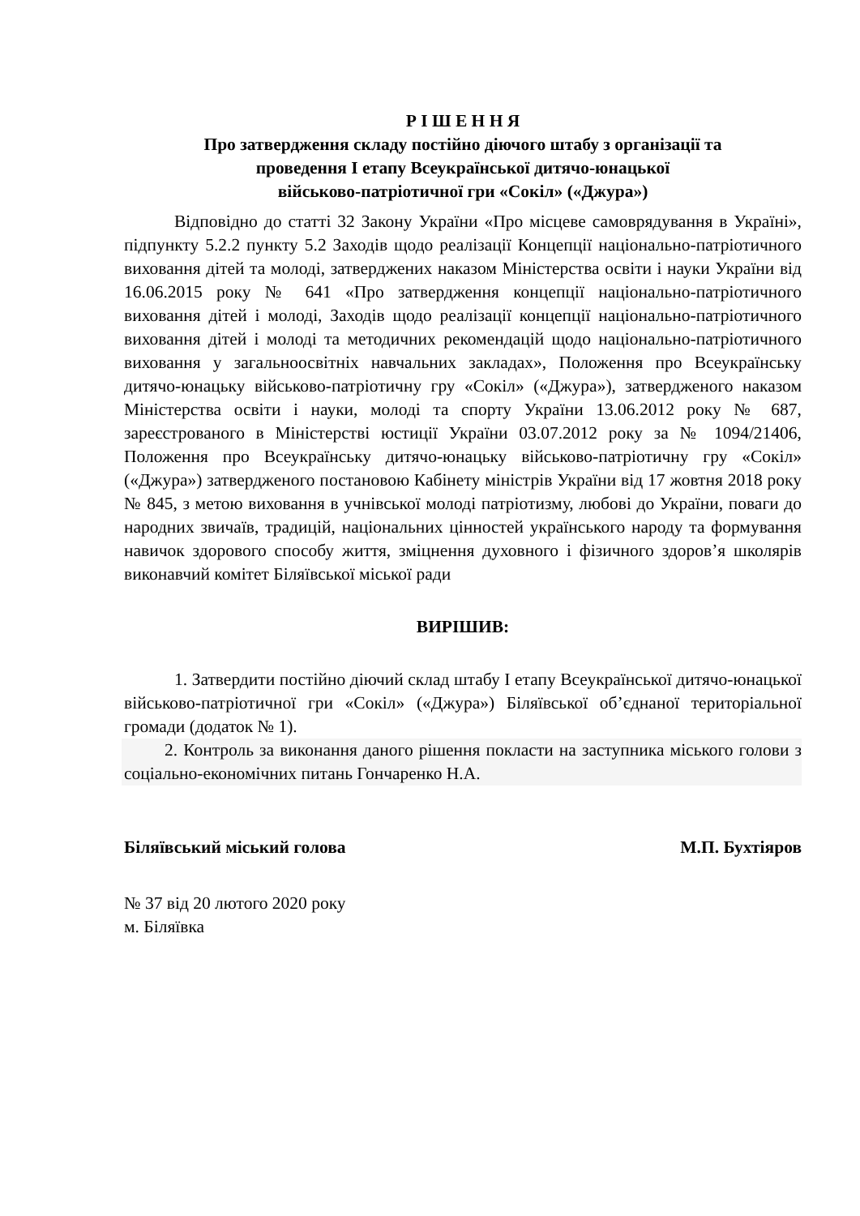Р І Ш Е Н Н Я
Про затвердження складу постійно діючого штабу з організації та
проведення І етапу Всеукраїнської дитячо-юнацької
військово-патріотичної гри «Сокіл» («Джура»)
Відповідно до статті 32 Закону України «Про місцеве самоврядування в Україні», підпункту 5.2.2 пункту 5.2 Заходів щодо реалізації Концепції національно-патріотичного виховання дітей та молоді, затверджених наказом Міністерства освіти і науки України від 16.06.2015 року № 641 «Про затвердження концепції національно-патріотичного виховання дітей і молоді, Заходів щодо реалізації концепції національно-патріотичного виховання дітей і молоді та методичних рекомендацій щодо національно-патріотичного виховання у загальноосвітніх навчальних закладах», Положення про Всеукраїнську дитячо-юнацьку військово-патріотичну гру «Сокіл» («Джура»), затвердженого наказом Міністерства освіти і науки, молоді та спорту України 13.06.2012 року № 687, зареєстрованого в Міністерстві юстиції України 03.07.2012 року за № 1094/21406, Положення про Всеукраїнську дитячо-юнацьку військово-патріотичну гру «Сокіл» («Джура») затвердженого постановою Кабінету міністрів України від 17 жовтня 2018 року № 845, з метою виховання в учнівської молоді патріотизму, любові до України, поваги до народних звичаїв, традицій, національних цінностей українського народу та формування навичок здорового способу життя, зміцнення духовного і фізичного здоров’я школярів виконавчий комітет Біляївської міської ради
ВИРІШИВ:
1. Затвердити постійно діючий склад штабу І етапу Всеукраїнської дитячо-юнацької військово-патріотичної гри «Сокіл» («Джура») Біляївської об’єднаної територіальної громади (додаток № 1).
2. Контроль за виконання даного рішення покласти на заступника міського голови з соціально-економічних питань Гончаренко Н.А.
Біляївський міський голова М.П. Бухтіяров
№ 37 від 20 лютого 2020 року
м. Біляївка